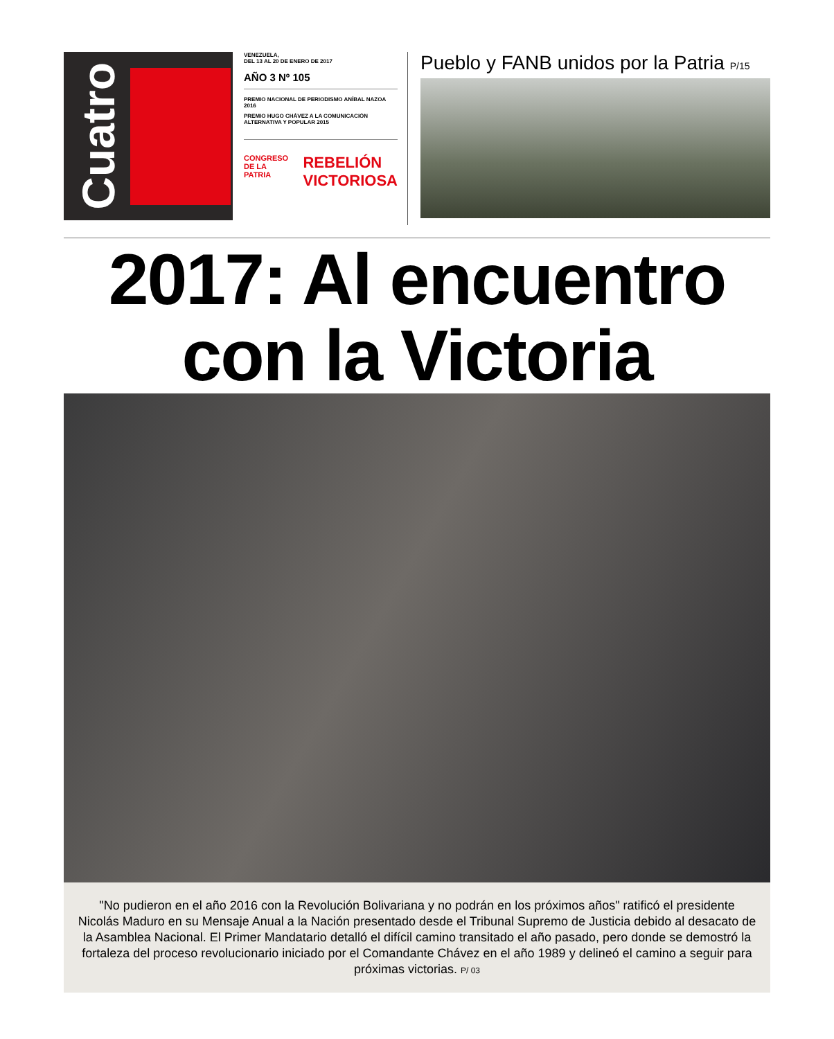Cuatro
VENEZUELA,
DEL 13 AL 20 DE ENERO DE 2017
AÑO 3 Nº 105
PREMIO NACIONAL DE PERIODISMO ANÍBAL NAZOA 2016
PREMIO HUGO CHÁVEZ A LA COMUNICACIÓN ALTERNATIVA Y POPULAR 2015
CONGRESO
DE LA PATRIA REBELIÓN
VICTORIOSA
Pueblo y FANB unidos por la Patria P/15
2017: Al encuentro
con la Victoria
"No pudieron en el año 2016 con la Revolución Bolivariana y no podrán en los próximos años" ratificó el presidente Nicolás Maduro en su Mensaje Anual a la Nación presentado desde el Tribunal Supremo de Justicia debido al desacato de la Asamblea Nacional. El Primer Mandatario detalló el difícil camino transitado el año pasado, pero donde se demostró la fortaleza del proceso revolucionario iniciado por el Comandante Chávez en el año 1989 y delineó el camino a seguir para próximas victorias. P/ 03